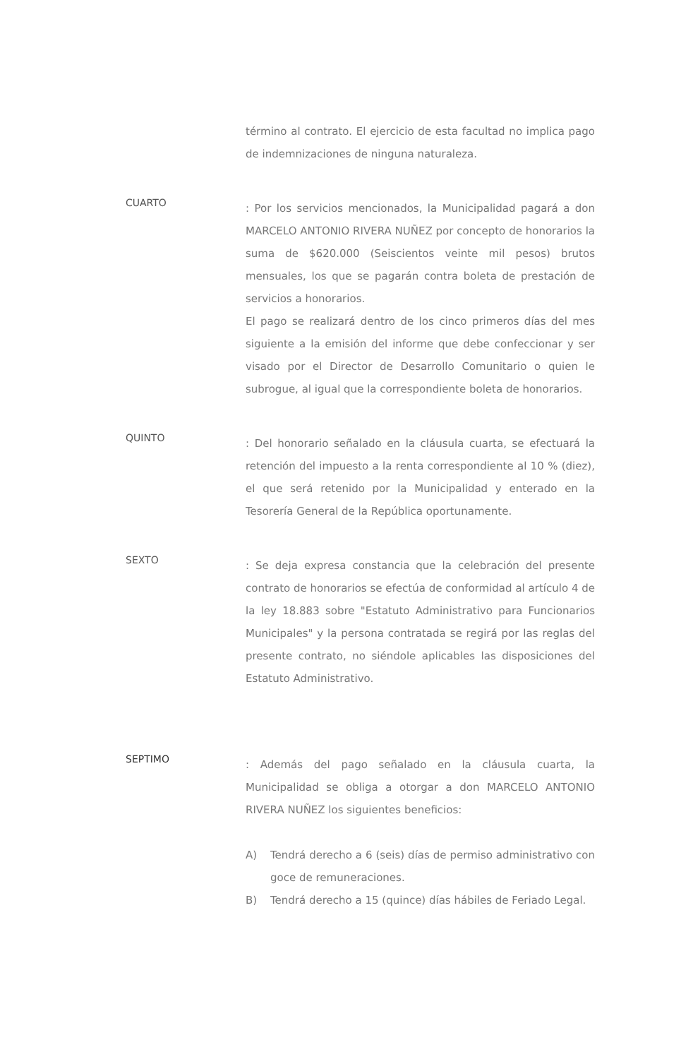término al contrato. El ejercicio de esta facultad no implica pago de indemnizaciones de ninguna naturaleza.
CUARTO
: Por los servicios mencionados, la Municipalidad pagará a don MARCELO ANTONIO RIVERA NUÑEZ por concepto de honorarios la suma de $620.000 (Seiscientos veinte mil pesos) brutos mensuales, los que se pagarán contra boleta de prestación de servicios a honorarios.
El pago se realizará dentro de los cinco primeros días del mes siguiente a la emisión del informe que debe confeccionar y ser visado por el Director de Desarrollo Comunitario o quien le subrogue, al igual que la correspondiente boleta de honorarios.
QUINTO
: Del honorario señalado en la cláusula cuarta, se efectuará la retención del impuesto a la renta correspondiente al 10 % (diez), el que será retenido por la Municipalidad y enterado en la Tesorería General de la República oportunamente.
SEXTO
: Se deja expresa constancia que la celebración del presente contrato de honorarios se efectúa de conformidad al artículo 4 de la ley 18.883 sobre "Estatuto Administrativo para Funcionarios Municipales" y la persona contratada se regirá por las reglas del presente contrato, no siéndole aplicables las disposiciones del Estatuto Administrativo.
SEPTIMO
: Además del pago señalado en la cláusula cuarta, la Municipalidad se obliga a otorgar a don MARCELO ANTONIO RIVERA NUÑEZ los siguientes beneficios:
A) Tendrá derecho a 6 (seis) días de permiso administrativo con goce de remuneraciones.
B) Tendrá derecho a 15 (quince) días hábiles de Feriado Legal.